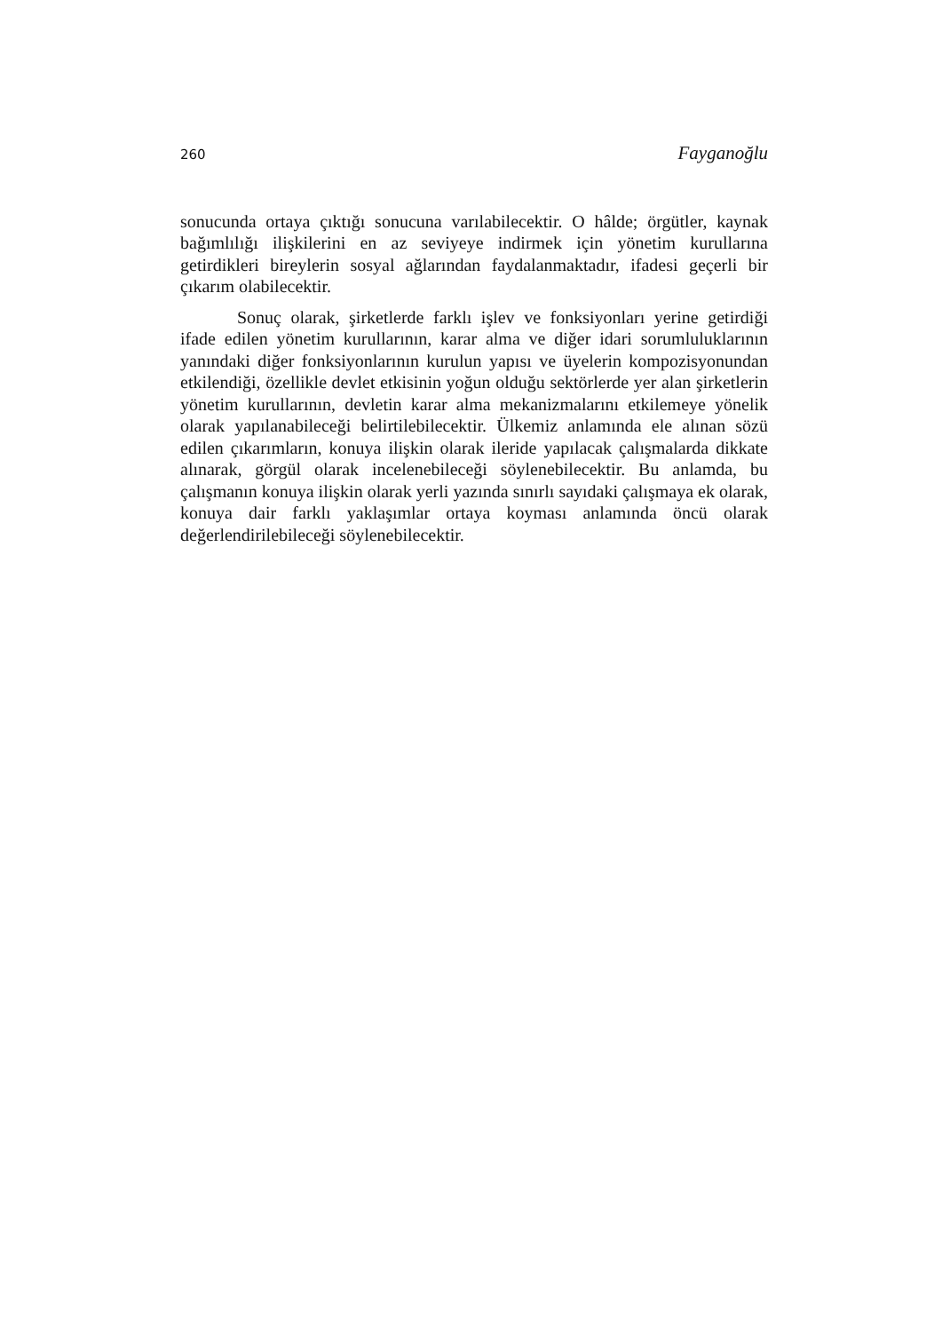260 Fayganoğlu
sonucunda ortaya çıktığı sonucuna varılabilecektir. O hâlde; örgütler, kaynak bağımlılığı ilişkilerini en az seviyeye indirmek için yönetim kurullarına getirdikleri bireylerin sosyal ağlarından faydalanmaktadır, ifadesi geçerli bir çıkarım olabilecektir.
Sonuç olarak, şirketlerde farklı işlev ve fonksiyonları yerine getirdiği ifade edilen yönetim kurullarının, karar alma ve diğer idari sorumluluklarının yanındaki diğer fonksiyonlarının kurulun yapısı ve üyelerin kompozisyonundan etkilendiği, özellikle devlet etkisinin yoğun olduğu sektörlerde yer alan şirketlerin yönetim kurullarının, devletin karar alma mekanizmalarını etkilemeye yönelik olarak yapılanabileceği belirtilebilecektir. Ülkemiz anlamında ele alınan sözü edilen çıkarımların, konuya ilişkin olarak ileride yapılacak çalışmalarda dikkate alınarak, görgül olarak incelenebileceği söylenebilecektir. Bu anlamda, bu çalışmanın konuya ilişkin olarak yerli yazında sınırlı sayıdaki çalışmaya ek olarak, konuya dair farklı yaklaşımlar ortaya koyması anlamında öncü olarak değerlendirilebileceği söylenebilecektir.